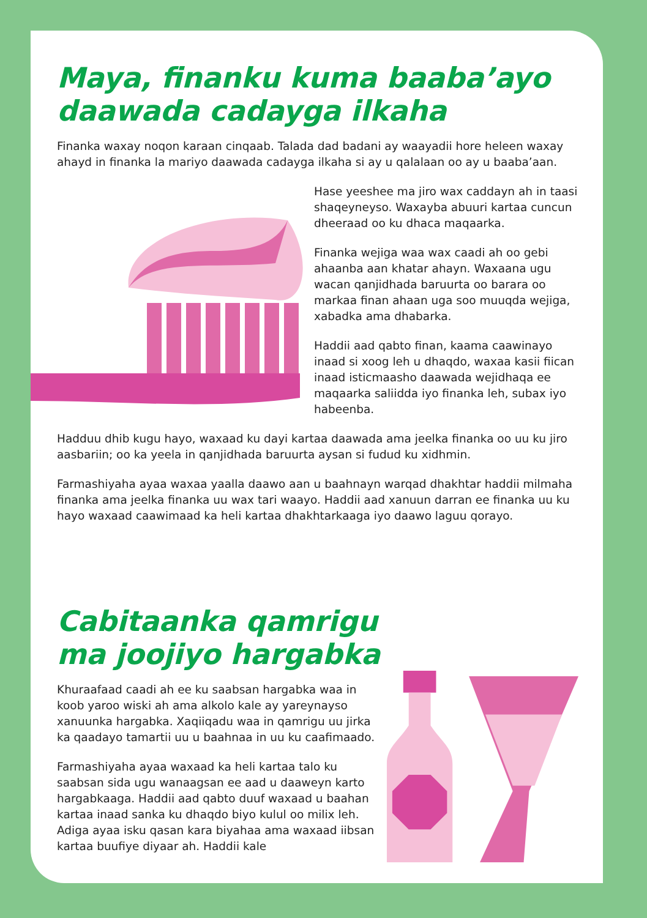Maya, finanku kuma baaba’ayo daawada cadayga ilkaha
Finanka waxay noqon karaan cinqaab. Talada dad badani ay waayadii hore heleen waxay ahayd in finanka la mariyo daawada cadayga ilkaha si ay u qalalaan oo ay u baaba’aan.
Hase yeeshee ma jiro wax caddayn ah in taasi shaqeyneyso. Waxayba abuuri kartaa cuncun dheeraad oo ku dhaca maqaarka.
Finanka wejiga waa wax caadi ah oo gebi ahaanba aan khatar ahayn. Waxaana ugu wacan qanjidhada baruurta oo barara oo markaa finan ahaan uga soo muuqda wejiga, xabadka ama dhabarka.
Haddii aad qabto finan, kaama caawinayo inaad si xoog leh u dhaqdo, waxaa kasii fiican inaad isticmaasho daawada wejidhaqa ee maqaarka saliidda iyo finanka leh, subax iyo habeenba.
Hadduu dhib kugu hayo, waxaad ku dayi kartaa daawada ama jeelka finanka oo uu ku jiro aasbariin; oo ka yeela in qanjidhada baruurta aysan si fudud ku xidhmin.
Farmashiyaha ayaa waxaa yaalla daawo aan u baahnayn warqad dhakhtar haddii milmaha finanka ama jeelka finanka uu wax tari waayo. Haddii aad xanuun darran ee finanka uu ku hayo waxaad caawimaad ka heli kartaa dhakhtarkaaga iyo daawo laguu qorayo.
Cabitaanka qamrigu ma joojiyo hargabka
Khuraafaad caadi ah ee ku saabsan hargabka waa in koob yaroo wiski ah ama alkolo kale ay yareynayso xanuunka hargabka. Xaqiiqadu waa in qamrigu uu jirka ka qaadayo tamartii uu u baahnaa in uu ku caafimaado.
Farmashiyaha ayaa waxaad ka heli kartaa talo ku saabsan sida ugu wanaagsan ee aad u daaweyn karto hargabkaaga. Haddii aad qabto duuf waxaad u baahan kartaa inaad sanka ku dhaqdo biyo kulul oo milix leh. Adiga ayaa isku qasan kara biyahaa ama waxaad iibsan kartaa buufiye diyaar ah. Haddii kale